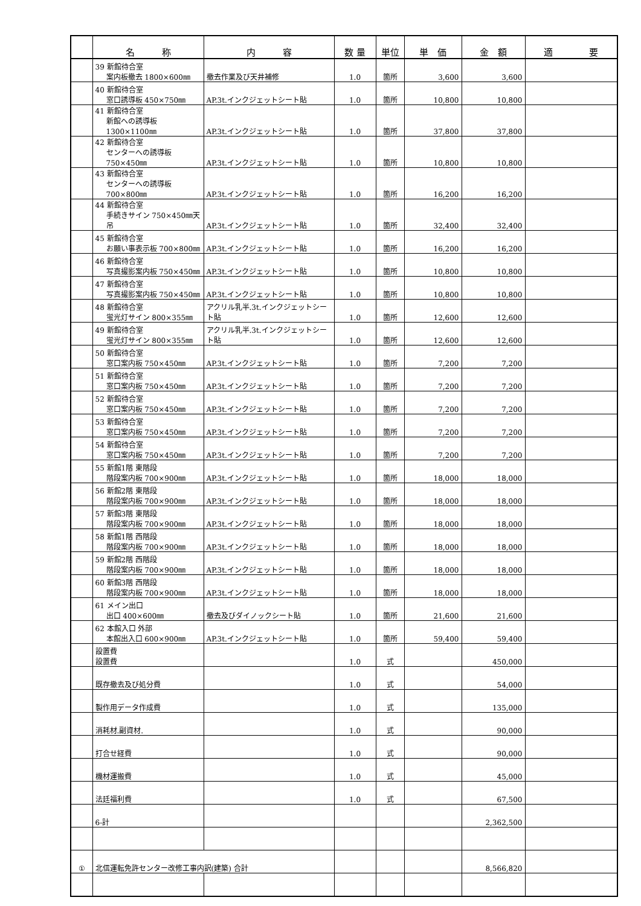| | 名 称 | 内 容 | 数 量 | 単位 | 単 価 | 金 額 | 適 要 |
| --- | --- | --- | --- | --- | --- | --- | --- |
| | 39 新館待合室 案内板撤去 1800×600㎜ | 撤去作業及び天井補修 | 1.0 | 箇所 | 3,600 | 3,600 | |
| | 40 新館待合室 窓口誘導板 450×750㎜ | AP.3t.インクジェットシート貼 | 1.0 | 箇所 | 10,800 | 10,800 | |
| | 41 新館待合室 新館への誘導板 1300×1100㎜ | AP.3t.インクジェットシート貼 | 1.0 | 箇所 | 37,800 | 37,800 | |
| | 42 新館待合室 センターへの誘導板 750×450㎜ | AP.3t.インクジェットシート貼 | 1.0 | 箇所 | 10,800 | 10,800 | |
| | 43 新館待合室 センターへの誘導板 700×800㎜ | AP.3t.インクジェットシート貼 | 1.0 | 箇所 | 16,200 | 16,200 | |
| | 44 新館待合室 手続きサイン 750×450㎜天吊 | AP.3t.インクジェットシート貼 | 1.0 | 箇所 | 32,400 | 32,400 | |
| | 45 新館待合室 お願い事表示板 700×800㎜ | AP.3t.インクジェットシート貼 | 1.0 | 箇所 | 16,200 | 16,200 | |
| | 46 新館待合室 写真撮影案内板 750×450㎜ | AP.3t.インクジェットシート貼 | 1.0 | 箇所 | 10,800 | 10,800 | |
| | 47 新館待合室 写真撮影案内板 750×450㎜ | AP.3t.インクジェットシート貼 | 1.0 | 箇所 | 10,800 | 10,800 | |
| | 48 新館待合室 蛍光灯サイン 800×355㎜ | アクリル乳半.3t.インクジェットシート貼 | 1.0 | 箇所 | 12,600 | 12,600 | |
| | 49 新館待合室 蛍光灯サイン 800×355㎜ | アクリル乳半.3t.インクジェットシート貼 | 1.0 | 箇所 | 12,600 | 12,600 | |
| | 50 新館待合室 窓口案内板 750×450㎜ | AP.3t.インクジェットシート貼 | 1.0 | 箇所 | 7,200 | 7,200 | |
| | 51 新館待合室 窓口案内板 750×450㎜ | AP.3t.インクジェットシート貼 | 1.0 | 箇所 | 7,200 | 7,200 | |
| | 52 新館待合室 窓口案内板 750×450㎜ | AP.3t.インクジェットシート貼 | 1.0 | 箇所 | 7,200 | 7,200 | |
| | 53 新館待合室 窓口案内板 750×450㎜ | AP.3t.インクジェットシート貼 | 1.0 | 箇所 | 7,200 | 7,200 | |
| | 54 新館待合室 窓口案内板 750×450㎜ | AP.3t.インクジェットシート貼 | 1.0 | 箇所 | 7,200 | 7,200 | |
| | 55 新館1階 東階段 階段案内板 700×900㎜ | AP.3t.インクジェットシート貼 | 1.0 | 箇所 | 18,000 | 18,000 | |
| | 56 新館2階 東階段 階段案内板 700×900㎜ | AP.3t.インクジェットシート貼 | 1.0 | 箇所 | 18,000 | 18,000 | |
| | 57 新館3階 東階段 階段案内板 700×900㎜ | AP.3t.インクジェットシート貼 | 1.0 | 箇所 | 18,000 | 18,000 | |
| | 58 新館1階 西階段 階段案内板 700×900㎜ | AP.3t.インクジェットシート貼 | 1.0 | 箇所 | 18,000 | 18,000 | |
| | 59 新館2階 西階段 階段案内板 700×900㎜ | AP.3t.インクジェットシート貼 | 1.0 | 箇所 | 18,000 | 18,000 | |
| | 60 新館3階 西階段 階段案内板 700×900㎜ | AP.3t.インクジェットシート貼 | 1.0 | 箇所 | 18,000 | 18,000 | |
| | 61 メイン出口 出口 400×600㎜ | 撤去及びダイノックシート貼 | 1.0 | 箇所 | 21,600 | 21,600 | |
| | 62 本館入口 外部 本館出入口 600×900㎜ | AP.3t.インクジェットシート貼 | 1.0 | 箇所 | 59,400 | 59,400 | |
| | 設置費 設置費 | | 1.0 | 式 | | 450,000 | |
| | 既存撤去及び処分費 | | 1.0 | 式 | | 54,000 | |
| | 製作用データ作成費 | | 1.0 | 式 | | 135,000 | |
| | 消耗材.副資材. | | 1.0 | 式 | | 90,000 | |
| | 打合せ経費 | | 1.0 | 式 | | 90,000 | |
| | 機材運搬費 | | 1.0 | 式 | | 45,000 | |
| | 法廷福利費 | | 1.0 | 式 | | 67,500 | |
| | 6-計 | | | | | 2,362,500 | |
| ① | 北信運転免許センター改修工事内訳(建築) 合計 | | | | | 8,566,820 | |